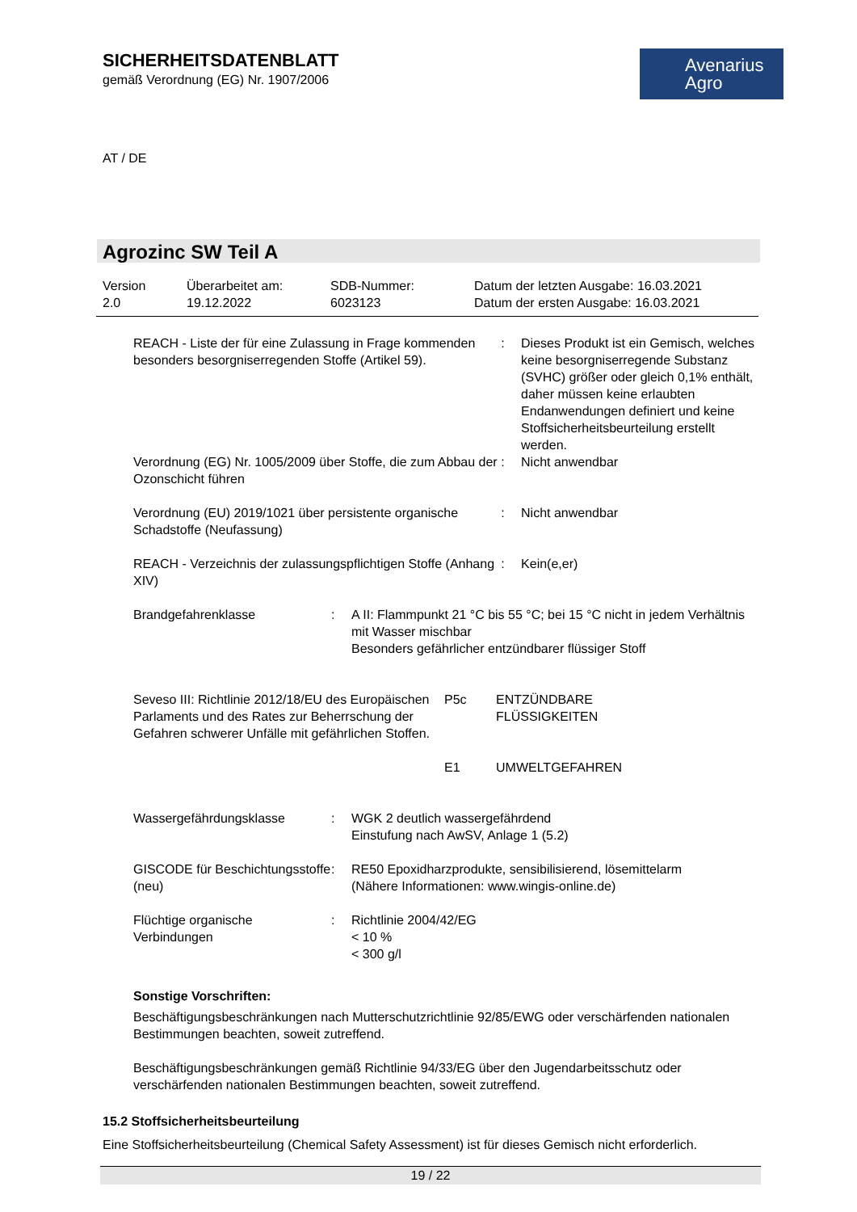SICHERHEITSDATENBLATT
gemäß Verordnung (EG) Nr. 1907/2006
Avenarius
Agro
AT / DE
Agrozinc SW Teil A
Version
2.0
Überarbeitet am:
19.12.2022
SDB-Nummer:
6023123
Datum der letzten Ausgabe: 16.03.2021
Datum der ersten Ausgabe: 16.03.2021
REACH - Liste der für eine Zulassung in Frage kommenden besonders besorgniserregenden Stoffe (Artikel 59).
: Dieses Produkt ist ein Gemisch, welches keine besorgniserregende Substanz (SVHC) größer oder gleich 0,1% enthält, daher müssen keine erlaubten Endanwendungen definiert und keine Stoffsicherheitsbeurteilung erstellt werden.
Verordnung (EG) Nr. 1005/2009 über Stoffe, die zum Abbau der Ozonschicht führen
: Nicht anwendbar
Verordnung (EU) 2019/1021 über persistente organische Schadstoffe (Neufassung)
: Nicht anwendbar
REACH - Verzeichnis der zulassungspflichtigen Stoffe (Anhang XIV)
: Kein(e,er)
Brandgefahrenklasse : A II: Flammpunkt 21 °C bis 55 °C; bei 15 °C nicht in jedem Verhältnis mit Wasser mischbar
Besonders gefährlicher entzündbarer flüssiger Stoff
Seveso III: Richtlinie 2012/18/EU des Europäischen Parlaments und des Rates zur Beherrschung der Gefahren schwerer Unfälle mit gefährlichen Stoffen.
P5c ENTZÜNDBARE
FLÜSSIGKEITEN
E1 UMWELTGEFAHREN
Wassergefährdungsklasse : WGK 2 deutlich wassergefährdend
Einstufung nach AwSV, Anlage 1 (5.2)
GISCODE für Beschichtungsstoffe (neu)
: RE50 Epoxidharzprodukte, sensibilisierend, lösemittelarm
(Nähere Informationen: www.wingis-online.de)
Flüchtige organische Verbindungen
: Richtlinie 2004/42/EG
< 10 %
< 300 g/l
Sonstige Vorschriften:
Beschäftigungsbeschränkungen nach Mutterschutzrichtlinie 92/85/EWG oder verschärfenden nationalen Bestimmungen beachten, soweit zutreffend.
Beschäftigungsbeschränkungen gemäß Richtlinie 94/33/EG über den Jugendarbeitsschutz oder verschärfenden nationalen Bestimmungen beachten, soweit zutreffend.
15.2 Stoffsicherheitsbeurteilung
Eine Stoffsicherheitsbeurteilung (Chemical Safety Assessment) ist für dieses Gemisch nicht erforderlich.
19 / 22